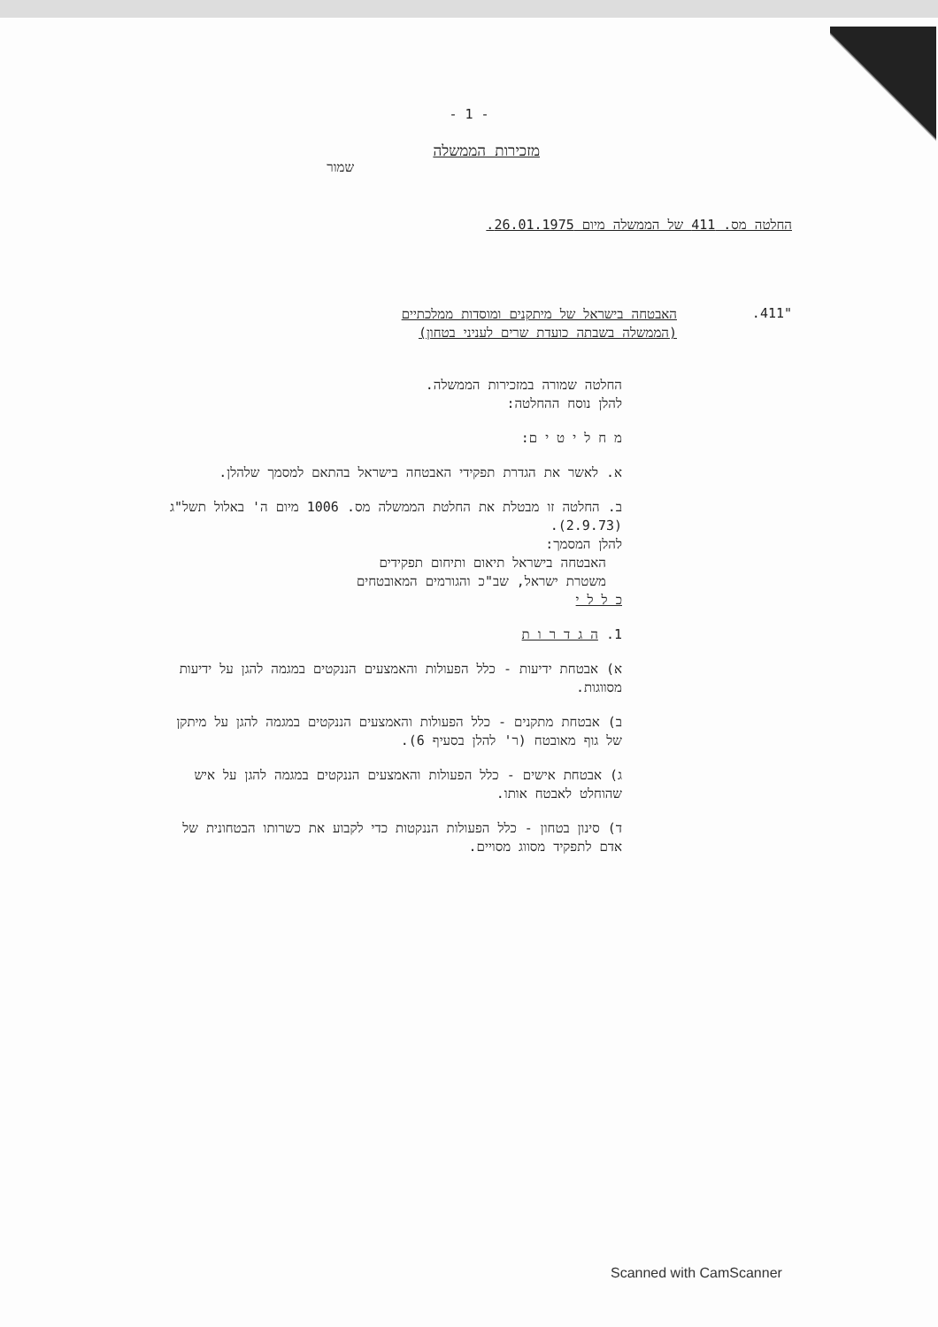- 1 -
מזכירות הממשלה
שמור
החלטה מס. 411 של הממשלה מיום 26.01.1975.
"411.
האבטחה בישראל של מיתקנים ומוסדות ממלכתיים
(הממשלה בשבתה כועדת שרים לעניני בטחון)
החלטה שמורה במזכירות הממשלה.
להלן נוסח ההחלטה:
מ ח ל י ט י ם:
א. לאשר את הגדרת תפקידי האבטחה בישראל בהתאם למסמך שלהלן.
ב. החלטה זו מבטלת את החלטת הממשלה מס. 1006 מיום ה' באלול תשל"ג (2.9.73).
להלן המסמך:
האבטחה בישראל תיאום ותיחום תפקידים
משטרת ישראל, שב"כ והגורמים המאובטחים
כ ל ל י
1. ה ג ד ר ו ת
א) אבטחת ידיעות - כלל הפעולות והאמצעים הננקטים במגמה להגן על ידיעות מסווגות.
ב) אבטחת מתקנים - כלל הפעולות והאמצעים הננקטים במגמה להגן על מיתקן של גוף מאובטח (ר' להלן בסעיף 6).
ג) אבטחת אישים - כלל הפעולות והאמצעים הננקטים במגמה להגן על איש שהוחלט לאבטח אותו.
ד) סינון בטחון - כלל הפעולות הננקטות כדי לקבוע את כשרותו הבטחונית של אדם לתפקיד מסווג מסויים.
Scanned with CamScanner